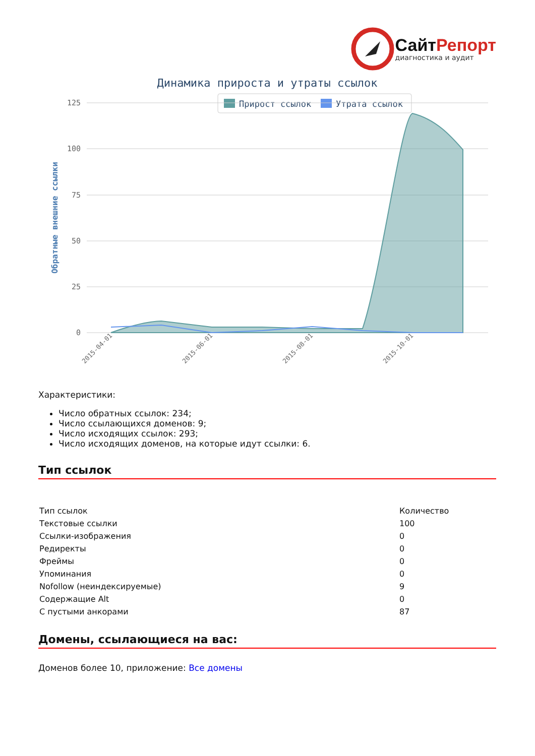Сайт Репорт
диагностика и аудит
Динамика прироста и утраты ссылок
Прирост ссылок
Утрата ссылок
125
100
75
50
25
0
Обратные внешние ссылки
2015-04-01
2015-06-01
2015-08-01
2015-10-01
Характеристики:
Число обратных ссылок: 234;
Число ссылающихся доменов: 9;
Число исходящих ссылок: 293;
Число исходящих доменов, на которые идут ссылки: 6.
Тип ссылок
| Тип ссылок | Количество |
| Текстовые ссылки | 100 |
| Ссылки-изображения | 0 |
| Редиректы | 0 |
| Фреймы | 0 |
| Упоминания | 0 |
| Nofollow (неиндексируемые) | 9 |
| Содержащие Alt | 0 |
| С пустыми анкорами | 87 |
Домены, ссылающиеся на вас:
Доменов более 10, приложение: Все домены